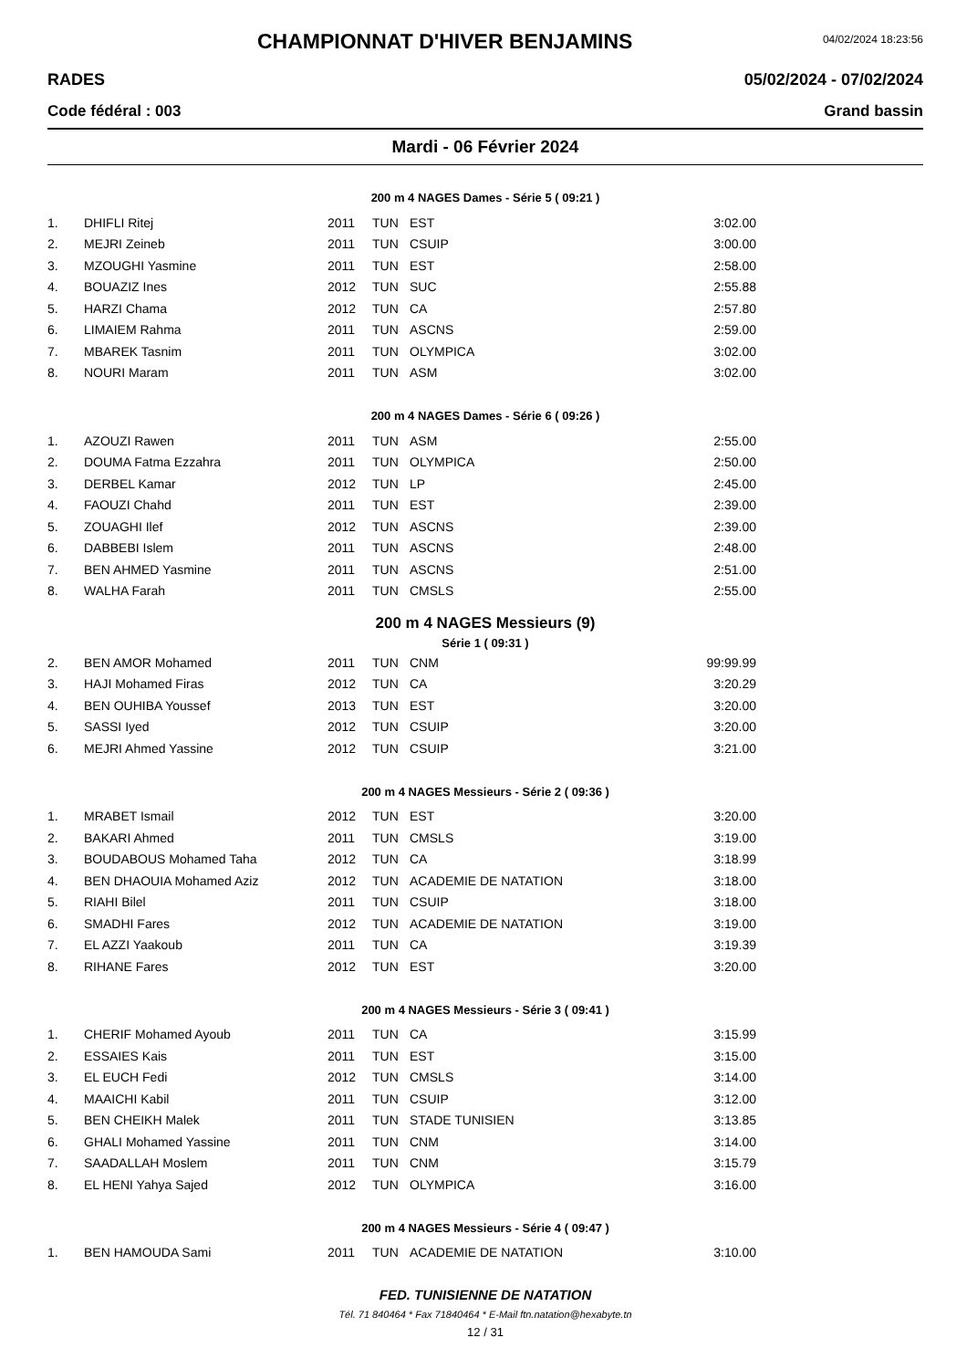CHAMPIONNAT D'HIVER BENJAMINS
04/02/2024 18:23:56
RADES 05/02/2024 - 07/02/2024
Code fédéral : 003 Grand bassin
Mardi - 06 Février 2024
200 m 4 NAGES Dames - Série 5 ( 09:21 )
| 1. | DHIFLI Ritej | 2011 | TUN | EST | 3:02.00 |
| 2. | MEJRI Zeineb | 2011 | TUN | CSUIP | 3:00.00 |
| 3. | MZOUGHI Yasmine | 2011 | TUN | EST | 2:58.00 |
| 4. | BOUAZIZ Ines | 2012 | TUN | SUC | 2:55.88 |
| 5. | HARZI Chama | 2012 | TUN | CA | 2:57.80 |
| 6. | LIMAIEM Rahma | 2011 | TUN | ASCNS | 2:59.00 |
| 7. | MBAREK Tasnim | 2011 | TUN | OLYMPICA | 3:02.00 |
| 8. | NOURI Maram | 2011 | TUN | ASM | 3:02.00 |
200 m 4 NAGES Dames - Série 6 ( 09:26 )
| 1. | AZOUZI Rawen | 2011 | TUN | ASM | 2:55.00 |
| 2. | DOUMA Fatma Ezzahra | 2011 | TUN | OLYMPICA | 2:50.00 |
| 3. | DERBEL Kamar | 2012 | TUN | LP | 2:45.00 |
| 4. | FAOUZI Chahd | 2011 | TUN | EST | 2:39.00 |
| 5. | ZOUAGHI Ilef | 2012 | TUN | ASCNS | 2:39.00 |
| 6. | DABBEBI Islem | 2011 | TUN | ASCNS | 2:48.00 |
| 7. | BEN AHMED Yasmine | 2011 | TUN | ASCNS | 2:51.00 |
| 8. | WALHA Farah | 2011 | TUN | CMSLS | 2:55.00 |
200 m 4 NAGES Messieurs (9)
Série 1 ( 09:31 )
| 2. | BEN AMOR Mohamed | 2011 | TUN | CNM | 99:99.99 |
| 3. | HAJI Mohamed Firas | 2012 | TUN | CA | 3:20.29 |
| 4. | BEN OUHIBA Youssef | 2013 | TUN | EST | 3:20.00 |
| 5. | SASSI Iyed | 2012 | TUN | CSUIP | 3:20.00 |
| 6. | MEJRI Ahmed Yassine | 2012 | TUN | CSUIP | 3:21.00 |
200 m 4 NAGES Messieurs - Série 2 ( 09:36 )
| 1. | MRABET Ismail | 2012 | TUN | EST | 3:20.00 |
| 2. | BAKARI Ahmed | 2011 | TUN | CMSLS | 3:19.00 |
| 3. | BOUDABOUS Mohamed Taha | 2012 | TUN | CA | 3:18.99 |
| 4. | BEN DHAOUIA Mohamed Aziz | 2012 | TUN | ACADEMIE DE NATATION | 3:18.00 |
| 5. | RIAHI Bilel | 2011 | TUN | CSUIP | 3:18.00 |
| 6. | SMADHI Fares | 2012 | TUN | ACADEMIE DE NATATION | 3:19.00 |
| 7. | EL AZZI Yaakoub | 2011 | TUN | CA | 3:19.39 |
| 8. | RIHANE Fares | 2012 | TUN | EST | 3:20.00 |
200 m 4 NAGES Messieurs - Série 3 ( 09:41 )
| 1. | CHERIF Mohamed Ayoub | 2011 | TUN | CA | 3:15.99 |
| 2. | ESSAIES Kais | 2011 | TUN | EST | 3:15.00 |
| 3. | EL EUCH Fedi | 2012 | TUN | CMSLS | 3:14.00 |
| 4. | MAAICHI Kabil | 2011 | TUN | CSUIP | 3:12.00 |
| 5. | BEN CHEIKH Malek | 2011 | TUN | STADE TUNISIEN | 3:13.85 |
| 6. | GHALI Mohamed Yassine | 2011 | TUN | CNM | 3:14.00 |
| 7. | SAADALLAH Moslem | 2011 | TUN | CNM | 3:15.79 |
| 8. | EL HENI Yahya Sajed | 2012 | TUN | OLYMPICA | 3:16.00 |
200 m 4 NAGES Messieurs - Série 4 ( 09:47 )
| 1. | BEN HAMOUDA Sami | 2011 | TUN | ACADEMIE DE NATATION | 3:10.00 |
FED. TUNISIENNE DE NATATION
Tél. 71 840464 * Fax 71840464 * E-Mail ftn.natation@hexabyte.tn
12 / 31